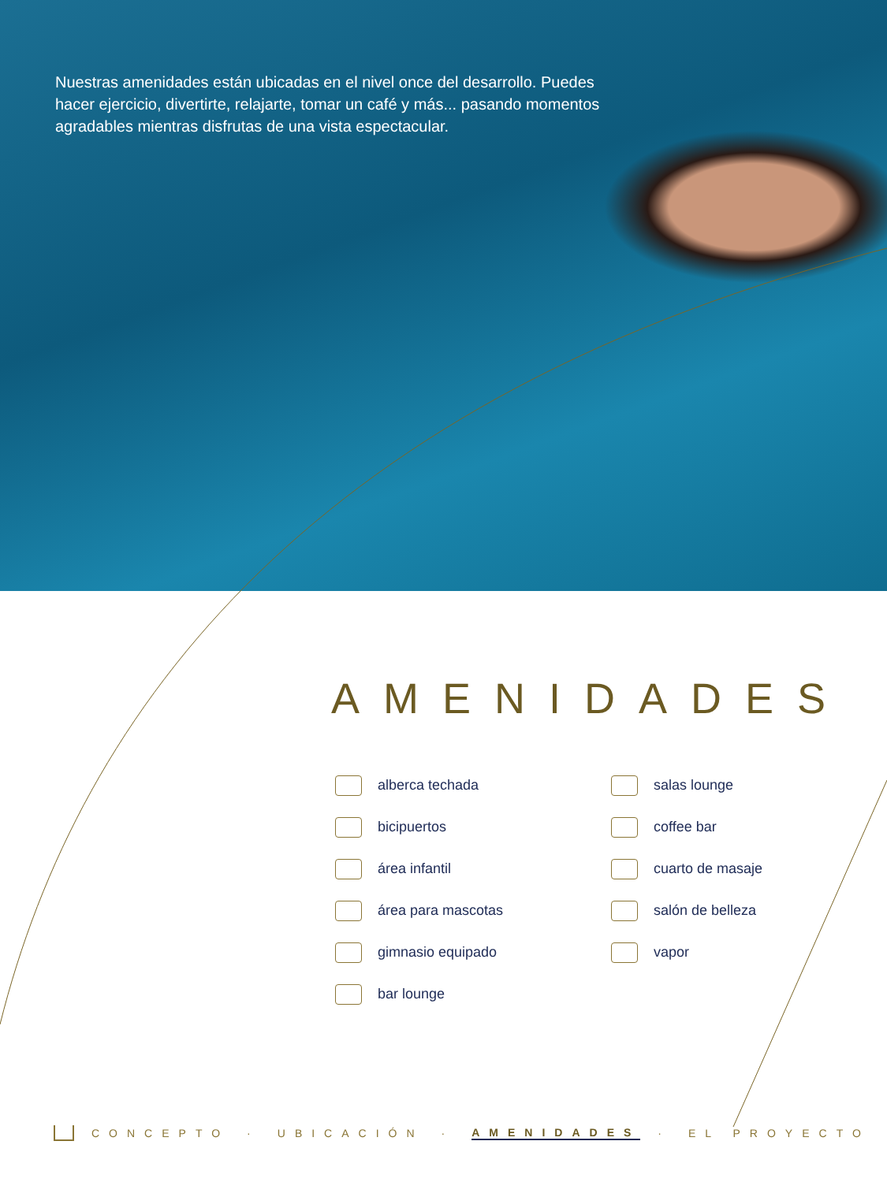Nuestras amenidades están ubicadas en el nivel once del desarrollo. Puedes hacer ejercicio, divertirte, relajarte, tomar un café y más... pasando momentos agradables mientras disfrutas de una vista espectacular.
AMENIDADES
alberca techada
bicipuertos
área infantil
área para mascotas
gimnasio equipado
bar lounge
salas lounge
coffee bar
cuarto de masaje
salón de belleza
vapor
CONCEPTO · UBICACIÓN · AMENIDADES · EL PROYECTO